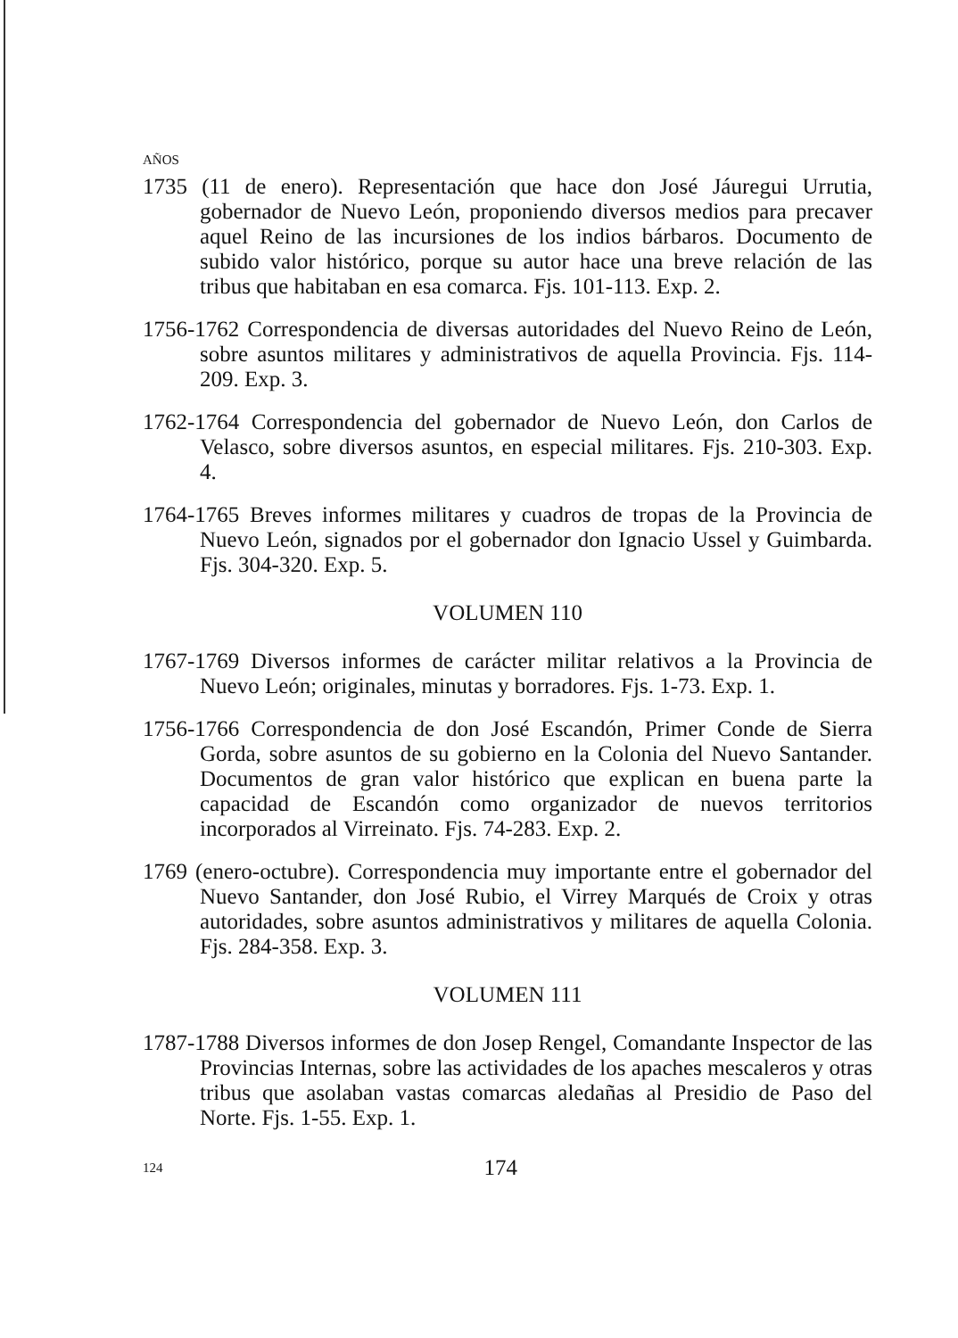AÑOS
1735 (11 de enero). Representación que hace don José Jáuregui Urrutia, gobernador de Nuevo León, proponiendo diversos medios para precaver aquel Reino de las incursiones de los indios bárbaros. Documento de subido valor histórico, porque su autor hace una breve relación de las tribus que habitaban en esa comarca. Fjs. 101-113. Exp. 2.
1756-1762 Correspondencia de diversas autoridades del Nuevo Reino de León, sobre asuntos militares y administrativos de aquella Provincia. Fjs. 114-209. Exp. 3.
1762-1764 Correspondencia del gobernador de Nuevo León, don Carlos de Velasco, sobre diversos asuntos, en especial militares. Fjs. 210-303. Exp. 4.
1764-1765 Breves informes militares y cuadros de tropas de la Provincia de Nuevo León, signados por el gobernador don Ignacio Ussel y Guimbarda. Fjs. 304-320. Exp. 5.
VOLUMEN 110
1767-1769 Diversos informes de carácter militar relativos a la Provincia de Nuevo León; originales, minutas y borradores. Fjs. 1-73. Exp. 1.
1756-1766 Correspondencia de don José Escandón, Primer Conde de Sierra Gorda, sobre asuntos de su gobierno en la Colonia del Nuevo Santander. Documentos de gran valor histórico que explican en buena parte la capacidad de Escandón como organizador de nuevos territorios incorporados al Virreinato. Fjs. 74-283. Exp. 2.
1769 (enero-octubre). Correspondencia muy importante entre el gobernador del Nuevo Santander, don José Rubio, el Virrey Marqués de Croix y otras autoridades, sobre asuntos administrativos y militares de aquella Colonia. Fjs. 284-358. Exp. 3.
VOLUMEN 111
1787-1788 Diversos informes de don Josep Rengel, Comandante Inspector de las Provincias Internas, sobre las actividades de los apaches mescaleros y otras tribus que asolaban vastas comarcas aledañas al Presidio de Paso del Norte. Fjs. 1-55. Exp. 1.
124 174